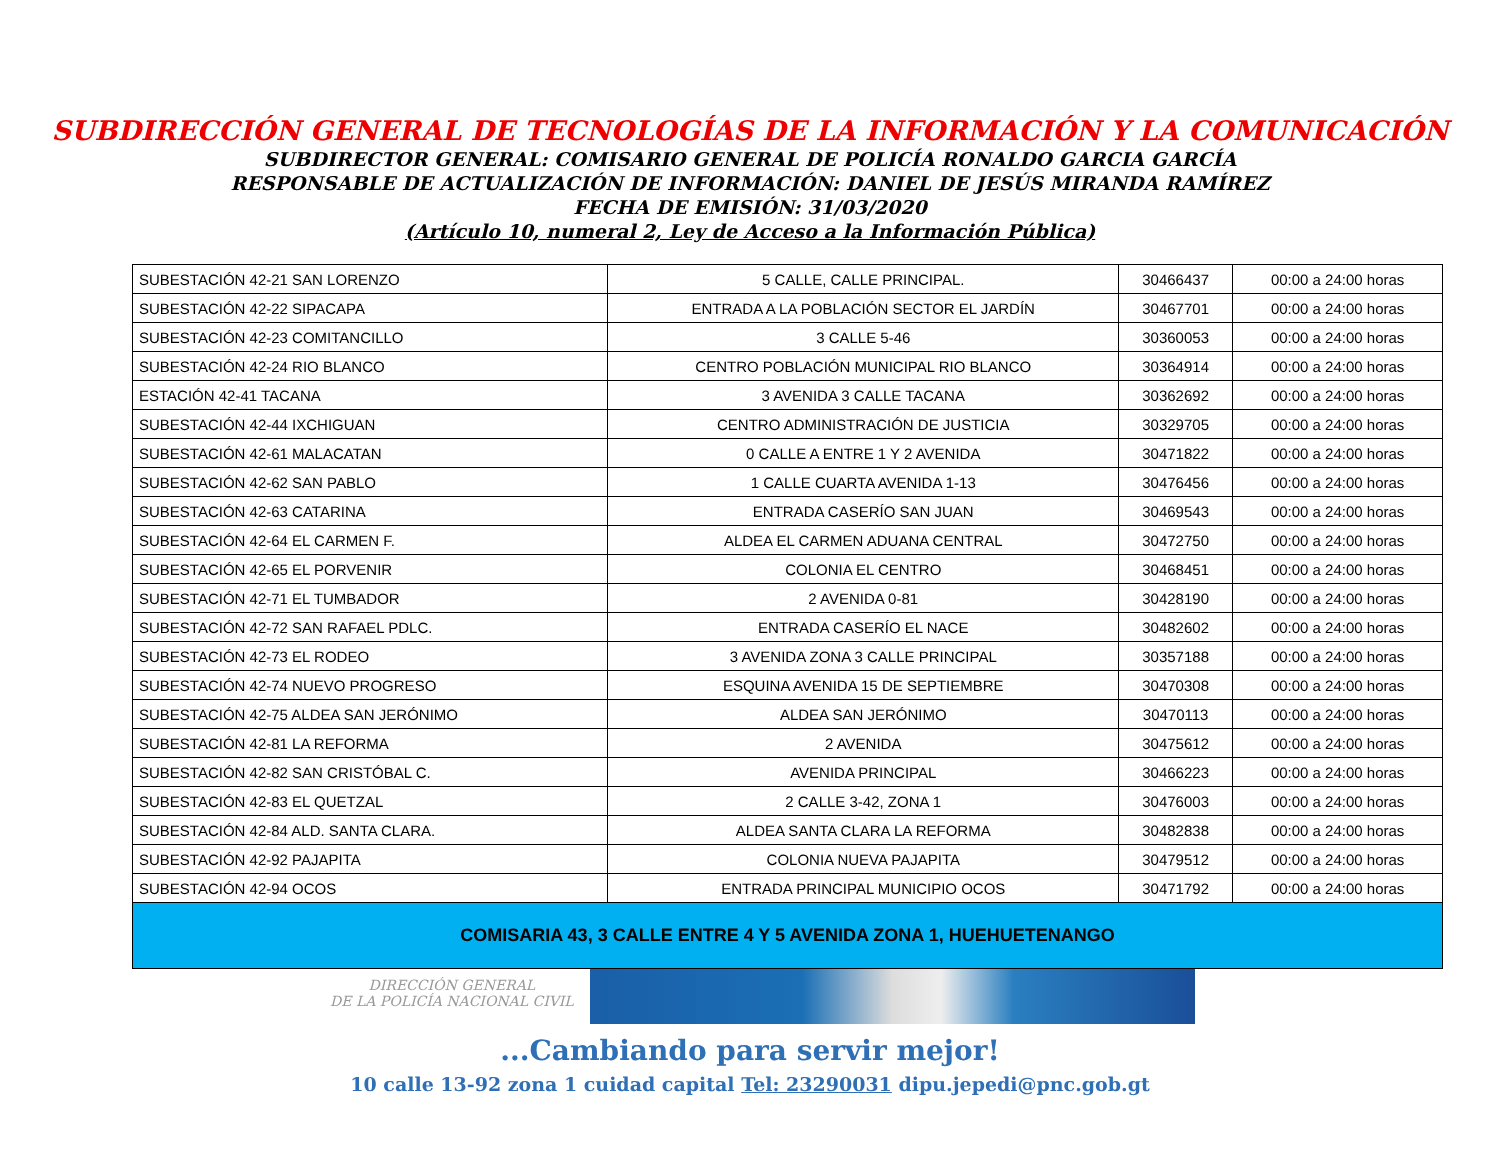SUBDIRECCIÓN GENERAL DE TECNOLOGÍAS DE LA INFORMACIÓN Y LA COMUNICACIÓN
SUBDIRECTOR GENERAL: COMISARIO GENERAL DE POLICÍA RONALDO GARCIA GARCÍA
RESPONSABLE DE ACTUALIZACIÓN DE INFORMACIÓN: DANIEL DE JESÚS MIRANDA RAMÍREZ
FECHA DE EMISIÓN: 31/03/2020
(Artículo 10, numeral 2, Ley de Acceso a la Información Pública)
| SUBESTACIÓN 42-21 SAN LORENZO | 5 CALLE, CALLE PRINCIPAL. | 30466437 | 00:00 a 24:00 horas |
| SUBESTACIÓN 42-22 SIPACAPA | ENTRADA A LA POBLACIÓN SECTOR EL JARDÍN | 30467701 | 00:00 a 24:00 horas |
| SUBESTACIÓN 42-23 COMITANCILLO | 3 CALLE 5-46 | 30360053 | 00:00 a 24:00 horas |
| SUBESTACIÓN 42-24 RIO BLANCO | CENTRO POBLACIÓN MUNICIPAL RIO BLANCO | 30364914 | 00:00 a 24:00 horas |
| ESTACIÓN 42-41 TACANA | 3 AVENIDA 3 CALLE TACANA | 30362692 | 00:00 a 24:00 horas |
| SUBESTACIÓN 42-44 IXCHIGUAN | CENTRO ADMINISTRACIÓN DE JUSTICIA | 30329705 | 00:00 a 24:00 horas |
| SUBESTACIÓN 42-61 MALACATAN | 0 CALLE A ENTRE 1 Y 2 AVENIDA | 30471822 | 00:00 a 24:00 horas |
| SUBESTACIÓN 42-62 SAN PABLO | 1 CALLE CUARTA AVENIDA 1-13 | 30476456 | 00:00 a 24:00 horas |
| SUBESTACIÓN 42-63 CATARINA | ENTRADA CASERÍO SAN JUAN | 30469543 | 00:00 a 24:00 horas |
| SUBESTACIÓN 42-64 EL CARMEN F. | ALDEA EL CARMEN ADUANA CENTRAL | 30472750 | 00:00 a 24:00 horas |
| SUBESTACIÓN 42-65 EL PORVENIR | COLONIA EL CENTRO | 30468451 | 00:00 a 24:00 horas |
| SUBESTACIÓN 42-71 EL TUMBADOR | 2 AVENIDA 0-81 | 30428190 | 00:00 a 24:00 horas |
| SUBESTACIÓN 42-72 SAN RAFAEL PDLC. | ENTRADA CASERÍO EL NACE | 30482602 | 00:00 a 24:00 horas |
| SUBESTACIÓN 42-73 EL RODEO | 3 AVENIDA ZONA 3 CALLE PRINCIPAL | 30357188 | 00:00 a 24:00 horas |
| SUBESTACIÓN 42-74 NUEVO PROGRESO | ESQUINA AVENIDA 15 DE SEPTIEMBRE | 30470308 | 00:00 a 24:00 horas |
| SUBESTACIÓN 42-75 ALDEA SAN JERÓNIMO | ALDEA SAN JERÓNIMO | 30470113 | 00:00 a 24:00 horas |
| SUBESTACIÓN 42-81 LA REFORMA | 2 AVENIDA | 30475612 | 00:00 a 24:00 horas |
| SUBESTACIÓN 42-82 SAN CRISTÓBAL C. | AVENIDA PRINCIPAL | 30466223 | 00:00 a 24:00 horas |
| SUBESTACIÓN 42-83 EL QUETZAL | 2 CALLE 3-42, ZONA 1 | 30476003 | 00:00 a 24:00 horas |
| SUBESTACIÓN 42-84 ALD. SANTA CLARA. | ALDEA SANTA CLARA LA REFORMA | 30482838 | 00:00 a 24:00 horas |
| SUBESTACIÓN 42-92 PAJAPITA | COLONIA NUEVA PAJAPITA | 30479512 | 00:00 a 24:00 horas |
| SUBESTACIÓN 42-94 OCOS | ENTRADA PRINCIPAL MUNICIPIO OCOS | 30471792 | 00:00 a 24:00 horas |
| COMISARIA 43, 3 CALLE ENTRE 4 Y 5 AVENIDA ZONA 1, HUEHUETENANGO | | | |
DIRECCIÓN GENERAL
DE LA POLICÍA NACIONAL CIVIL
...Cambiando para servir mejor!
10 calle 13-92 zona 1 cuidad capital Tel: 23290031 dipu.jepedi@pnc.gob.gt